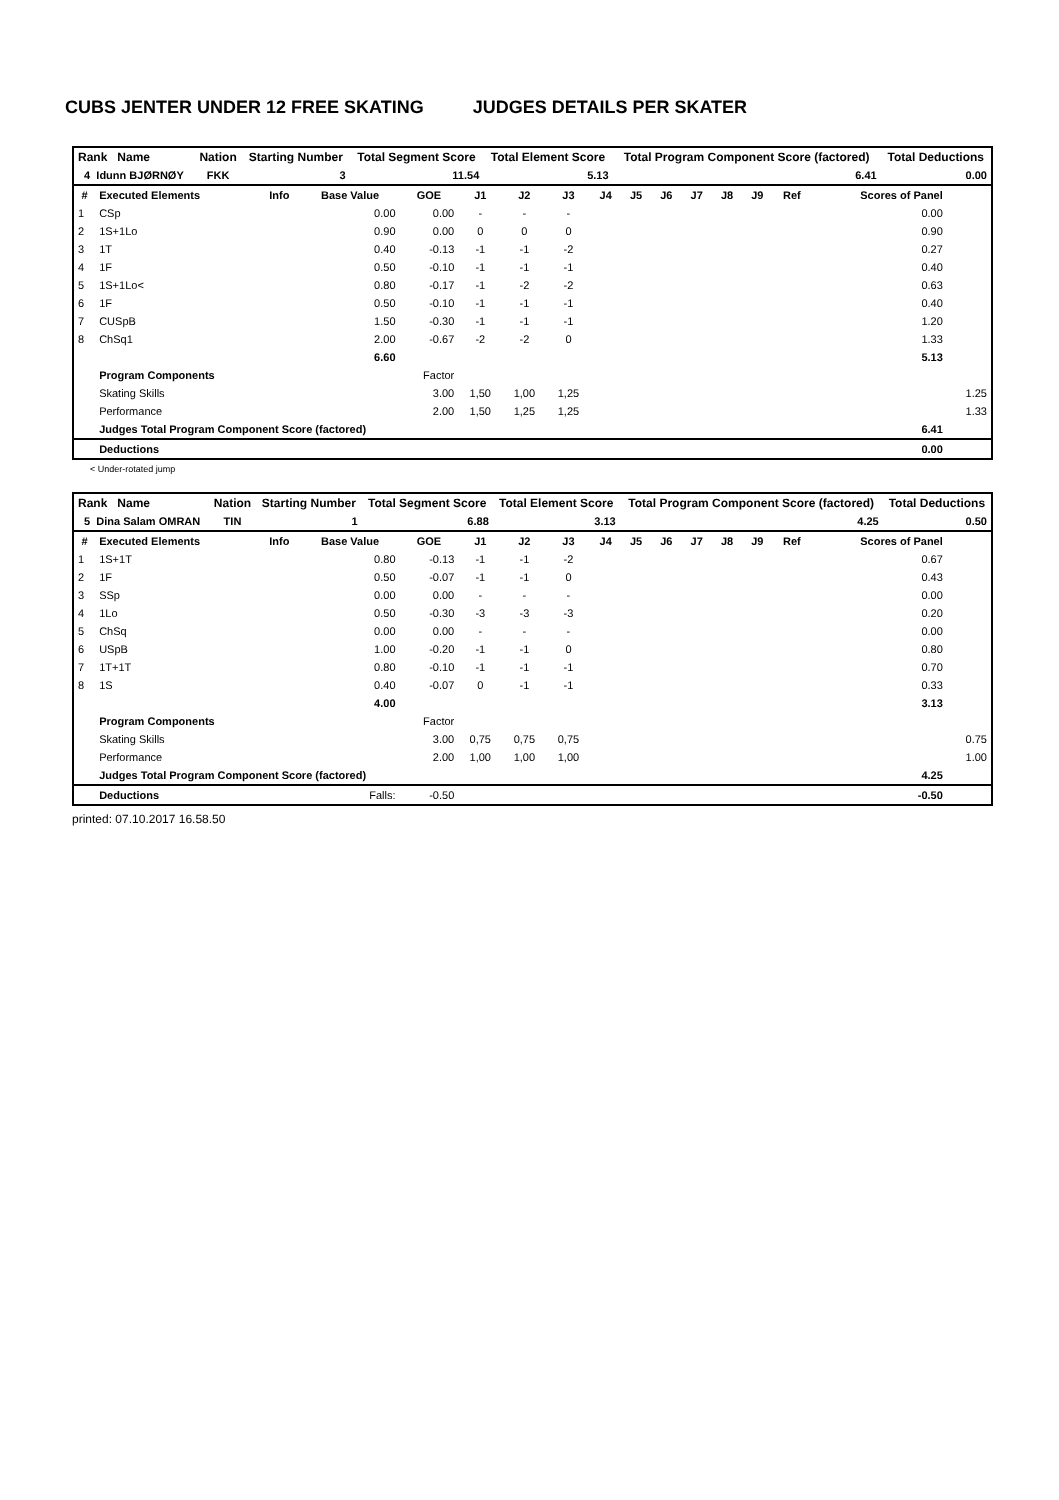CUBS JENTER UNDER 12 FREE SKATING JUDGES DETAILS PER SKATER
| Rank Name | Nation | Starting Number | Total Segment Score | Total Element Score | Total Program Component Score (factored) | Total Deductions |
| --- | --- | --- | --- | --- | --- | --- |
| 4 Idunn BJØRNØY | FKK | 3 | 11.54 | 5.13 | 6.41 | 0.00 |
| # | Executed Elements | Info | Base Value | GOE | J1 | J2 | J3 | J4 | J5 | J6 | J7 | J8 | J9 | Ref | Scores of Panel | |
| --- | --- | --- | --- | --- | --- | --- | --- | --- | --- | --- | --- | --- | --- | --- | --- | --- |
| 1 | CSp | | 0.00 | 0.00 | - | - | - | | | | | | | | 0.00 | |
| 2 | 1S+1Lo | | 0.90 | 0.00 | 0 | 0 | 0 | | | | | | | | 0.90 | |
| 3 | 1T | | 0.40 | -0.13 | -1 | -1 | -2 | | | | | | | | 0.27 | |
| 4 | 1F | | 0.50 | -0.10 | -1 | -1 | -1 | | | | | | | | 0.40 | |
| 5 | 1S+1Lo< | | 0.80 | -0.17 | -1 | -2 | -2 | | | | | | | | 0.63 | |
| 6 | 1F | | 0.50 | -0.10 | -1 | -1 | -1 | | | | | | | | 0.40 | |
| 7 | CUSpB | | 1.50 | -0.30 | -1 | -1 | -1 | | | | | | | | 1.20 | |
| 8 | ChSq1 | | 2.00 | -0.67 | -2 | -2 | 0 | | | | | | | | 1.33 | |
| | | | 6.60 | | | | | | | | | | | | 5.13 | |
| | Program Components | | | Factor | | | | | | | | | | | | |
| | Skating Skills | | | 3.00 | 1,50 | 1,00 | 1,25 | | | | | | | | | 1.25 |
| | Performance | | | 2.00 | 1,50 | 1,25 | 1,25 | | | | | | | | | 1.33 |
| | Judges Total Program Component Score (factored) | | | | | | | | | | | | | | 6.41 | |
| | Deductions | | | | | | | | | | | | | | 0.00 | |
< Under-rotated jump
| Rank Name | Nation | Starting Number | Total Segment Score | Total Element Score | Total Program Component Score (factored) | Total Deductions |
| --- | --- | --- | --- | --- | --- | --- |
| 5 Dina Salam OMRAN | TIN | 1 | 6.88 | 3.13 | 4.25 | 0.50 |
| # | Executed Elements | Info | Base Value | GOE | J1 | J2 | J3 | J4 | J5 | J6 | J7 | J8 | J9 | Ref | Scores of Panel | |
| --- | --- | --- | --- | --- | --- | --- | --- | --- | --- | --- | --- | --- | --- | --- | --- | --- |
| 1 | 1S+1T | | 0.80 | -0.13 | -1 | -1 | -2 | | | | | | | | 0.67 | |
| 2 | 1F | | 0.50 | -0.07 | -1 | -1 | 0 | | | | | | | | 0.43 | |
| 3 | SSp | | 0.00 | 0.00 | - | - | - | | | | | | | | 0.00 | |
| 4 | 1Lo | | 0.50 | -0.30 | -3 | -3 | -3 | | | | | | | | 0.20 | |
| 5 | ChSq | | 0.00 | 0.00 | - | - | - | | | | | | | | 0.00 | |
| 6 | USpB | | 1.00 | -0.20 | -1 | -1 | 0 | | | | | | | | 0.80 | |
| 7 | 1T+1T | | 0.80 | -0.10 | -1 | -1 | -1 | | | | | | | | 0.70 | |
| 8 | 1S | | 0.40 | -0.07 | 0 | -1 | -1 | | | | | | | | 0.33 | |
| | | | 4.00 | | | | | | | | | | | | 3.13 | |
| | Program Components | | | Factor | | | | | | | | | | | | |
| | Skating Skills | | | 3.00 | 0,75 | 0,75 | 0,75 | | | | | | | | | 0.75 |
| | Performance | | | 2.00 | 1,00 | 1,00 | 1,00 | | | | | | | | | 1.00 |
| | Judges Total Program Component Score (factored) | | | | | | | | | | | | | | 4.25 | |
| | Deductions | | Falls: | -0.50 | | | | | | | | | | | -0.50 | |
printed: 07.10.2017 16.58.50